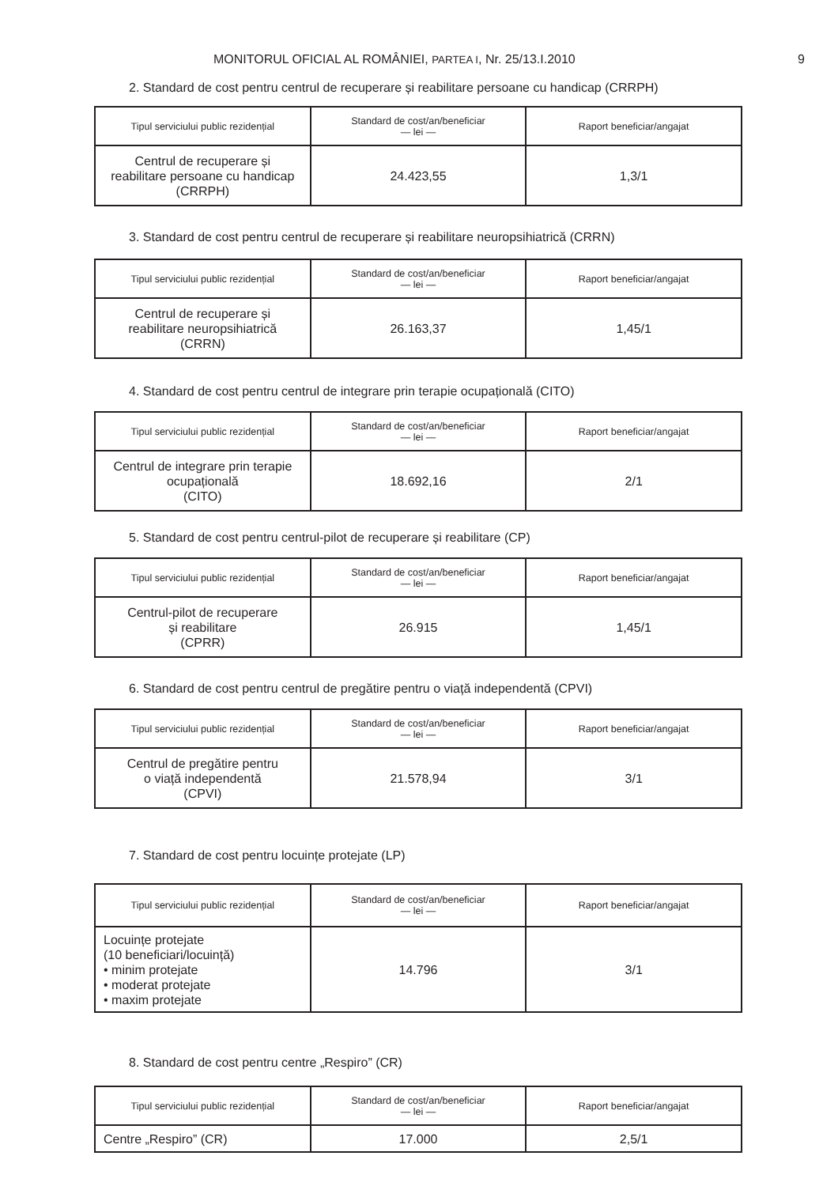MONITORUL OFICIAL AL ROMÂNIEI, PARTEA I, Nr. 25/13.I.2010 9
2. Standard de cost pentru centrul de recuperare și reabilitare persoane cu handicap (CRRPH)
| Tipul serviciului public rezidențial | Standard de cost/an/beneficiar — lei — | Raport beneficiar/angajat |
| --- | --- | --- |
| Centrul de recuperare și reabilitare persoane cu handicap (CRRPH) | 24.423,55 | 1,3/1 |
3. Standard de cost pentru centrul de recuperare și reabilitare neuropsihiatrică (CRRN)
| Tipul serviciului public rezidențial | Standard de cost/an/beneficiar — lei — | Raport beneficiar/angajat |
| --- | --- | --- |
| Centrul de recuperare și reabilitare neuropsihiatrică (CRRN) | 26.163,37 | 1,45/1 |
4. Standard de cost pentru centrul de integrare prin terapie ocupațională (CITO)
| Tipul serviciului public rezidențial | Standard de cost/an/beneficiar — lei — | Raport beneficiar/angajat |
| --- | --- | --- |
| Centrul de integrare prin terapie ocupațională (CITO) | 18.692,16 | 2/1 |
5. Standard de cost pentru centrul-pilot de recuperare și reabilitare (CP)
| Tipul serviciului public rezidențial | Standard de cost/an/beneficiar — lei — | Raport beneficiar/angajat |
| --- | --- | --- |
| Centrul-pilot de recuperare și reabilitare (CPRR) | 26.915 | 1,45/1 |
6. Standard de cost pentru centrul de pregătire pentru o viață independentă (CPVI)
| Tipul serviciului public rezidențial | Standard de cost/an/beneficiar — lei — | Raport beneficiar/angajat |
| --- | --- | --- |
| Centrul de pregătire pentru o viață independentă (CPVI) | 21.578,94 | 3/1 |
7. Standard de cost pentru locuințe protejate (LP)
| Tipul serviciului public rezidențial | Standard de cost/an/beneficiar — lei — | Raport beneficiar/angajat |
| --- | --- | --- |
| Locuințe protejate (10 beneficiari/locuință) • minim protejate • moderat protejate • maxim protejate | 14.796 | 3/1 |
8. Standard de cost pentru centre „Respiro” (CR)
| Tipul serviciului public rezidențial | Standard de cost/an/beneficiar — lei — | Raport beneficiar/angajat |
| --- | --- | --- |
| Centre „Respiro” (CR) | 17.000 | 2,5/1 |